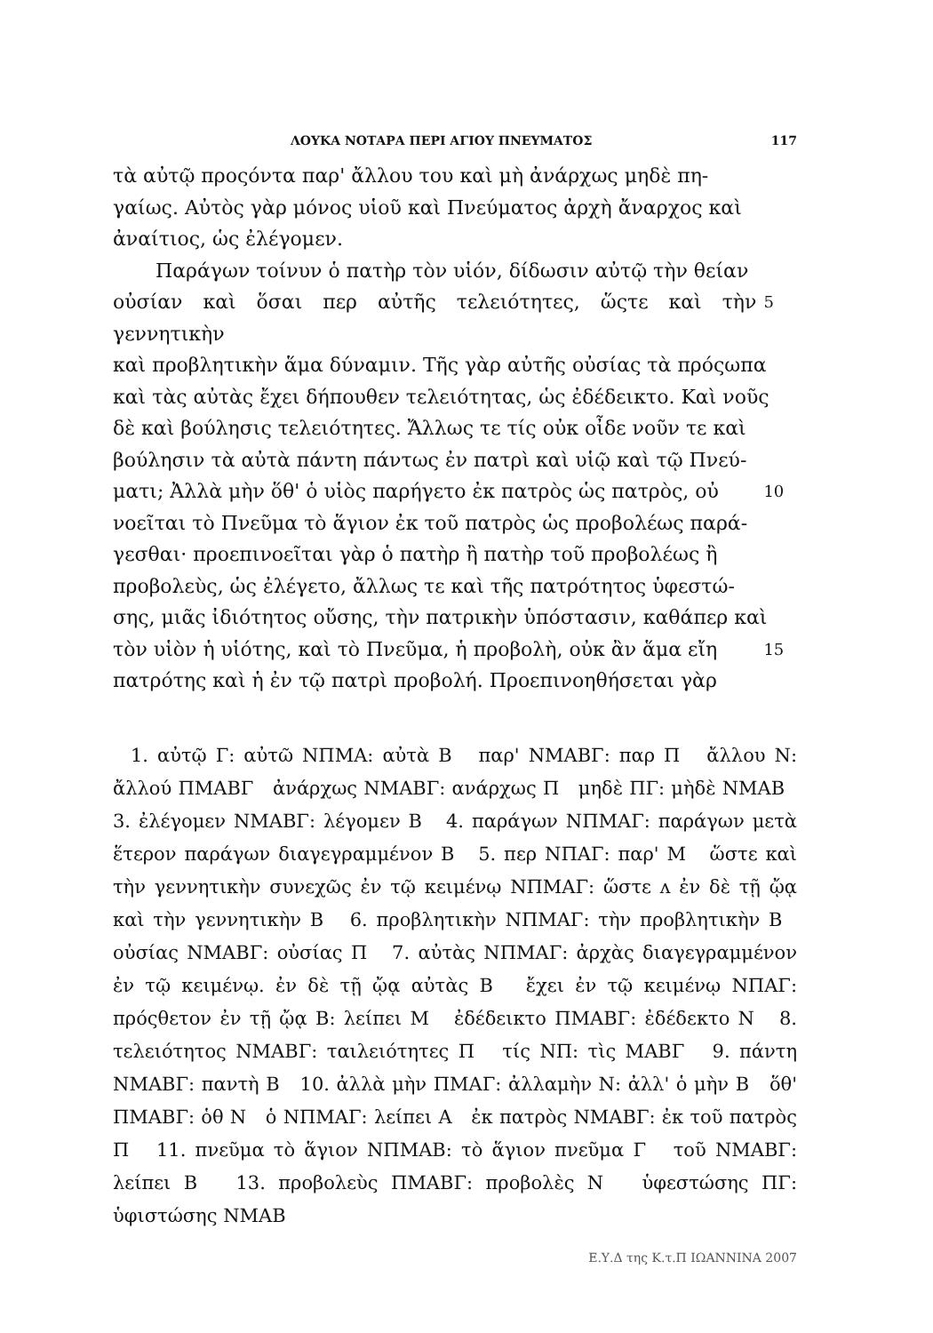ΛΟΥΚΑ ΝΟΤΑΡΑ ΠΕΡΙ ΑΓΙΟΥ ΠΝΕΥΜΑΤΟΣ 117
τὰ αὐτῷ προςόντα παρ' ἄλλου του καὶ μὴ ἀνάρχως μηδὲ πη-
γαίως. Αὐτὸς γὰρ μόνος υἱοῦ καὶ Πνεύματος ἀρχὴ ἄναρχος καὶ
ἀναίτιος, ὡς ἐλέγομεν.
Παράγων τοίνυν ὁ πατὴρ τὸν υἱόν, δίδωσιν αὐτῷ τὴν θείαν
οὐσίαν καὶ ὅσαι περ αὐτῆς τελειότητες, ὥςτε καὶ τὴν γεννητικὴν 5
καὶ προβλητικὴν ἅμα δύναμιν. Τῆς γὰρ αὐτῆς οὐσίας τὰ πρόςωπα
καὶ τὰς αὐτὰς ἔχει δήπουθεν τελειότητας, ὡς ἐδέδεικτο. Καὶ νοῦς
δὲ καὶ βούλησις τελειότητες. Ἄλλως τε τίς οὐκ οἶδε νοῦν τε καὶ
βούλησιν τὰ αὐτὰ πάντη πάντως ἐν πατρὶ καὶ υἱῷ καὶ τῷ Πνεύ-
ματι; Ἀλλὰ μὴν ὅθ' ὁ υἱὸς παρήγετο ἐκ πατρὸς ὡς πατρὸς, οὐ 10
νοεῖται τὸ Πνεῦμα τὸ ἅγιον ἐκ τοῦ πατρὸς ὡς προβολέως παρά-
γεσθαι· προεπινοεῖται γὰρ ὁ πατὴρ ἢ πατὴρ τοῦ προβολέως ἢ
προβολεὺς, ὡς ἐλέγετο, ἄλλως τε καὶ τῆς πατρότητος ὑφεστώ-
σης, μιᾶς ἰδιότητος οὔσης, τὴν πατρικὴν ὑπόστασιν, καθάπερ καὶ
τὸν υἱὸν ἡ υἱότης, καὶ τὸ Πνεῦμα, ἡ προβολὴ, οὐκ ἂν ἅμα εἴη 15
πατρότης καὶ ἡ ἐν τῷ πατρὶ προβολή. Προεπινοηθήσεται γὰρ
1. αὐτῷ Γ: αὐτῶ ΝΠΜΑ: αὐτὰ Β παρ' ΝΜΑΒΓ: παρ Π ἄλλου Ν: ἄλλού ΠΜΑΒΓ ἀνάρχως ΝΜΑΒΓ: ανάρχως Π μηδὲ ΠΓ: μὴδὲ ΝΜΑΒ 3. ἐλέγομεν ΝΜΑΒΓ: λέγομεν Β 4. παράγων ΝΠΜΑΓ: παράγων μετὰ ἕτερον παράγων διαγεγραμμένον Β 5. περ ΝΠΑΓ: παρ' Μ ὥστε καὶ τὴν γεννητικὴν συνεχῶς ἐν τῷ κειμένῳ ΝΠΜΑΓ: ὥστε ʌ ἐν δὲ τῇ ᾤᾳ καὶ τὴν γεννητικὴν Β 6. προβλητικὴν ΝΠΜΑΓ: τὴν προβλητικὴν Β οὐσίας ΝΜΑΒΓ: οὐσίας Π 7. αὐτὰς ΝΠΜΑΓ: ἀρχὰς διαγεγραμμένον ἐν τῷ κειμένῳ. ἐν δὲ τῇ ᾤᾳ αὐτὰς Β ἔχει ἐν τῷ κειμένῳ ΝΠΑΓ: πρόςθετον ἐν τῇ ᾤᾳ Β: λείπει Μ ἐδέδεικτο ΠΜΑΒΓ: ἐδέδεκτο Ν 8. τελειότητος ΝΜΑΒΓ: ταιλειότητες Π τίς ΝΠ: τὶς ΜΑΒΓ 9. πάντη ΝΜΑΒΓ: παντὴ Β 10. ἀλλὰ μὴν ΠΜΑΓ: ἀλλαμὴν Ν: ἀλλ' ὁ μὴν Β ὅθ' ΠΜΑΒΓ: ὁθ Ν ὁ ΝΠΜΑΓ: λείπει Α ἐκ πατρὸς ΝΜΑΒΓ: ἐκ τοῦ πατρὸς Π 11. πνεῦμα τὸ ἅγιον ΝΠΜΑΒ: τὸ ἅγιον πνεῦμα Γ τοῦ ΝΜΑΒΓ: λείπει Β 13. προβολεὺς ΠΜΑΒΓ: προβολὲς Ν ὑφεστώσης ΠΓ: ὑφιστώσης ΝΜΑΒ
Ε.Υ.Δ της Κ.τ.Π ΙΩΑΝΝΙΝΑ 2007